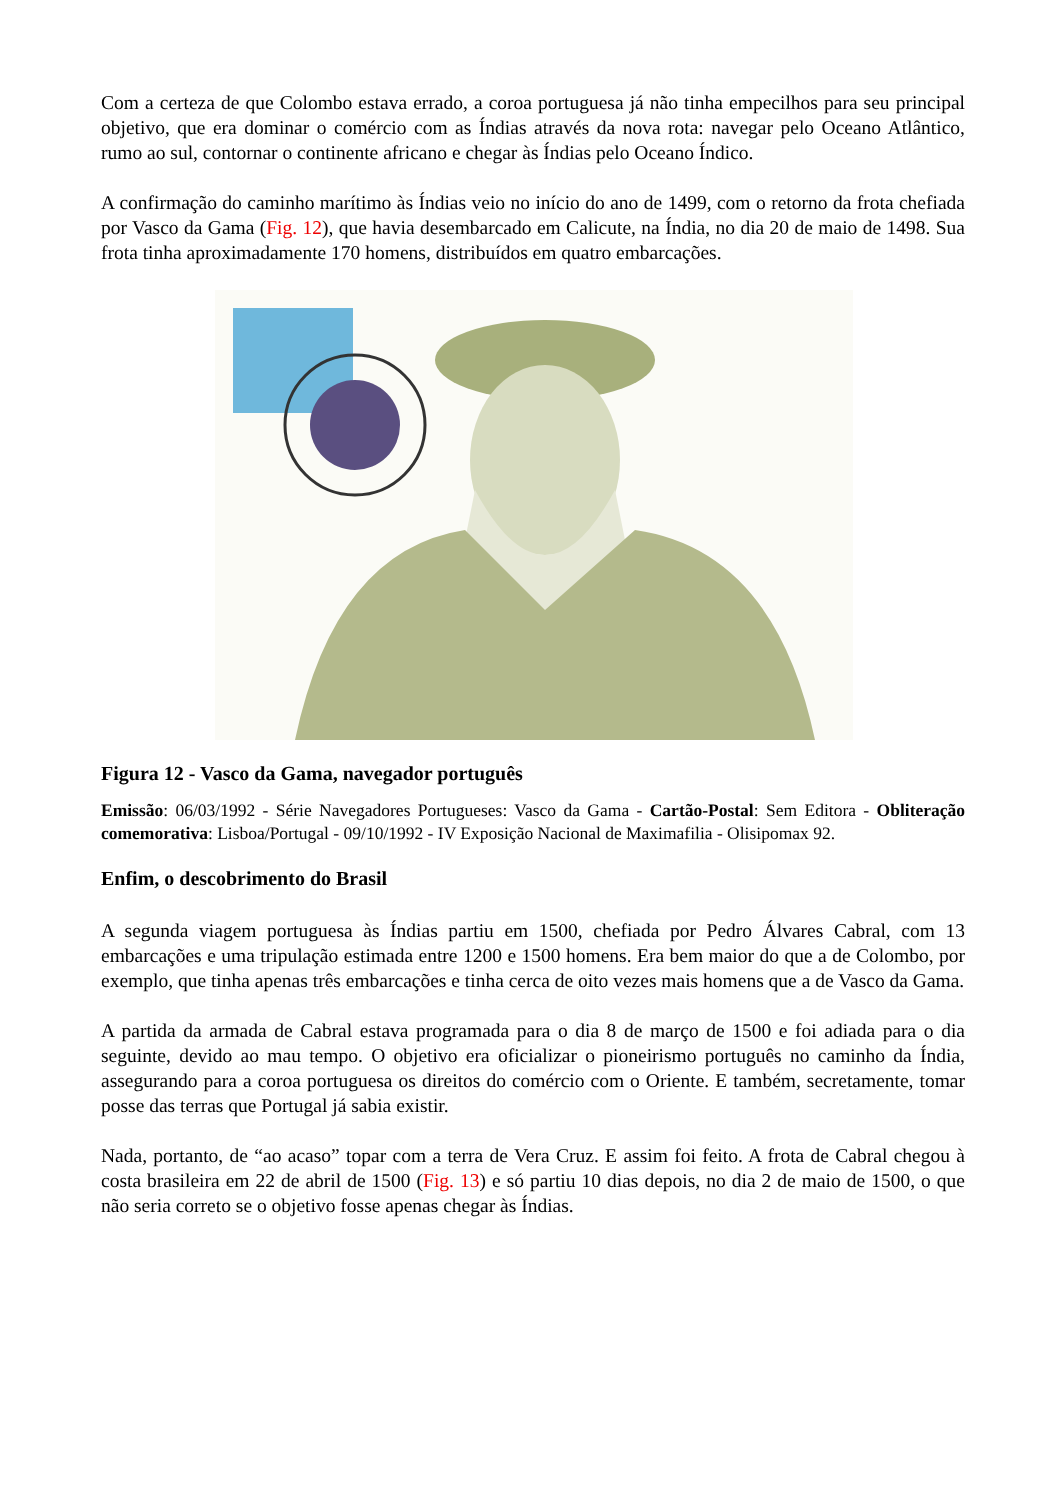Com a certeza de que Colombo estava errado, a coroa portuguesa já não tinha empecilhos para seu principal objetivo, que era dominar o comércio com as Índias através da nova rota: navegar pelo Oceano Atlântico, rumo ao sul, contornar o continente africano e chegar às Índias pelo Oceano Índico.
A confirmação do caminho marítimo às Índias veio no início do ano de 1499, com o retorno da frota chefiada por Vasco da Gama (Fig. 12), que havia desembarcado em Calicute, na Índia, no dia 20 de maio de 1498. Sua frota tinha aproximadamente 170 homens, distribuídos em quatro embarcações.
Figura 12 - Vasco da Gama, navegador português
Emissão: 06/03/1992 - Série Navegadores Portugueses: Vasco da Gama - Cartão-Postal: Sem Editora - Obliteração comemorativa: Lisboa/Portugal - 09/10/1992 - IV Exposição Nacional de Maximafilia - Olisipomax 92.
Enfim, o descobrimento do Brasil
A segunda viagem portuguesa às Índias partiu em 1500, chefiada por Pedro Álvares Cabral, com 13 embarcações e uma tripulação estimada entre 1200 e 1500 homens. Era bem maior do que a de Colombo, por exemplo, que tinha apenas três embarcações e tinha cerca de oito vezes mais homens que a de Vasco da Gama.
A partida da armada de Cabral estava programada para o dia 8 de março de 1500 e foi adiada para o dia seguinte, devido ao mau tempo. O objetivo era oficializar o pioneirismo português no caminho da Índia, assegurando para a coroa portuguesa os direitos do comércio com o Oriente. E também, secretamente, tomar posse das terras que Portugal já sabia existir.
Nada, portanto, de “ao acaso” topar com a terra de Vera Cruz. E assim foi feito. A frota de Cabral chegou à costa brasileira em 22 de abril de 1500 (Fig. 13) e só partiu 10 dias depois, no dia 2 de maio de 1500, o que não seria correto se o objetivo fosse apenas chegar às Índias.